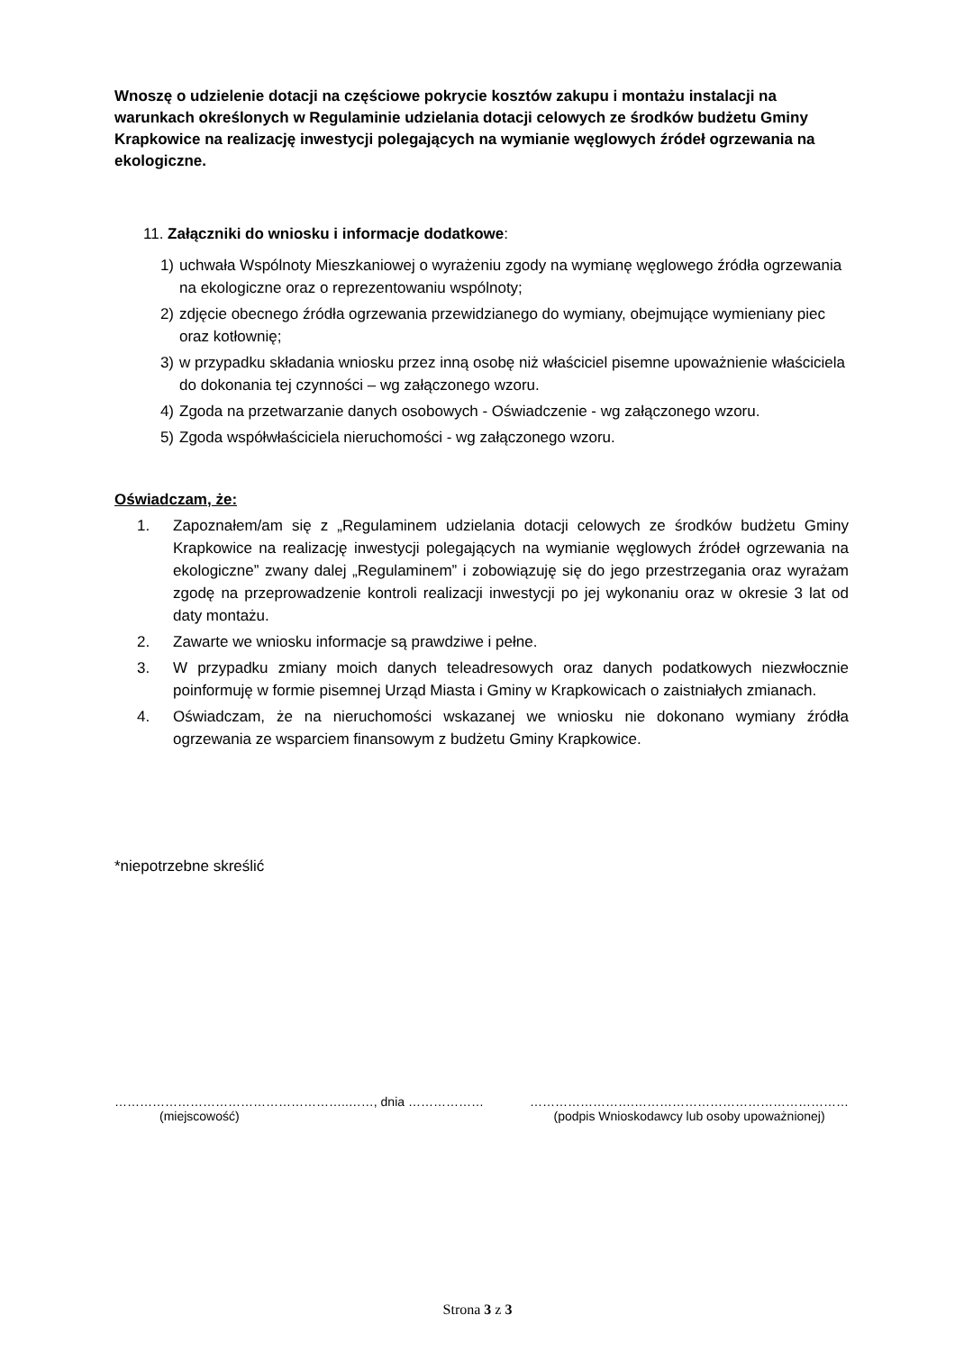Wnoszę o udzielenie dotacji na częściowe pokrycie kosztów zakupu i montażu instalacji na warunkach określonych w Regulaminie udzielania dotacji celowych ze środków budżetu Gminy Krapkowice na realizację inwestycji polegających na wymianie węglowych źródeł ogrzewania na ekologiczne.
11. Załączniki do wniosku i informacje dodatkowe:
1) uchwała Wspólnoty Mieszkaniowej o wyrażeniu zgody na wymianę węglowego źródła ogrzewania na ekologiczne oraz o reprezentowaniu wspólnoty;
2) zdjęcie obecnego źródła ogrzewania przewidzianego do wymiany, obejmujące wymieniany piec oraz kotłownię;
3) w przypadku składania wniosku przez inną osobę niż właściciel pisemne upoważnienie właściciela do dokonania tej czynności – wg załączonego wzoru.
4) Zgoda na przetwarzanie danych osobowych - Oświadczenie - wg załączonego wzoru.
5) Zgoda współwłaściciela nieruchomości - wg załączonego wzoru.
Oświadczam, że:
1. Zapoznałem/am się z „Regulaminem udzielania dotacji celowych ze środków budżetu Gminy Krapkowice na realizację inwestycji polegających na wymianie węglowych źródeł ogrzewania na ekologiczne” zwany dalej „Regulaminem” i zobowiązuję się do jego przestrzegania oraz wyrażam zgodę na przeprowadzenie kontroli realizacji inwestycji po jej wykonaniu oraz w okresie 3 lat od daty montażu.
2. Zawarte we wniosku informacje są prawdziwe i pełne.
3. W przypadku zmiany moich danych teleadresowych oraz danych podatkowych niezwłocznie poinformuję w formie pisemnej Urząd Miasta i Gminy w Krapkowicach o zaistniałych zmianach.
4. Oświadczam, że na nieruchomości wskazanej we wniosku nie dokonano wymiany źródła ogrzewania ze wsparciem finansowym z budżetu Gminy Krapkowice.
*niepotrzebne skreślić
………………………………………………..……, dnia ………………
(miejscowość)
…………………….……………………………………………
(podpis Wnioskodawcy lub osoby upoważnionej)
Strona 3 z 3